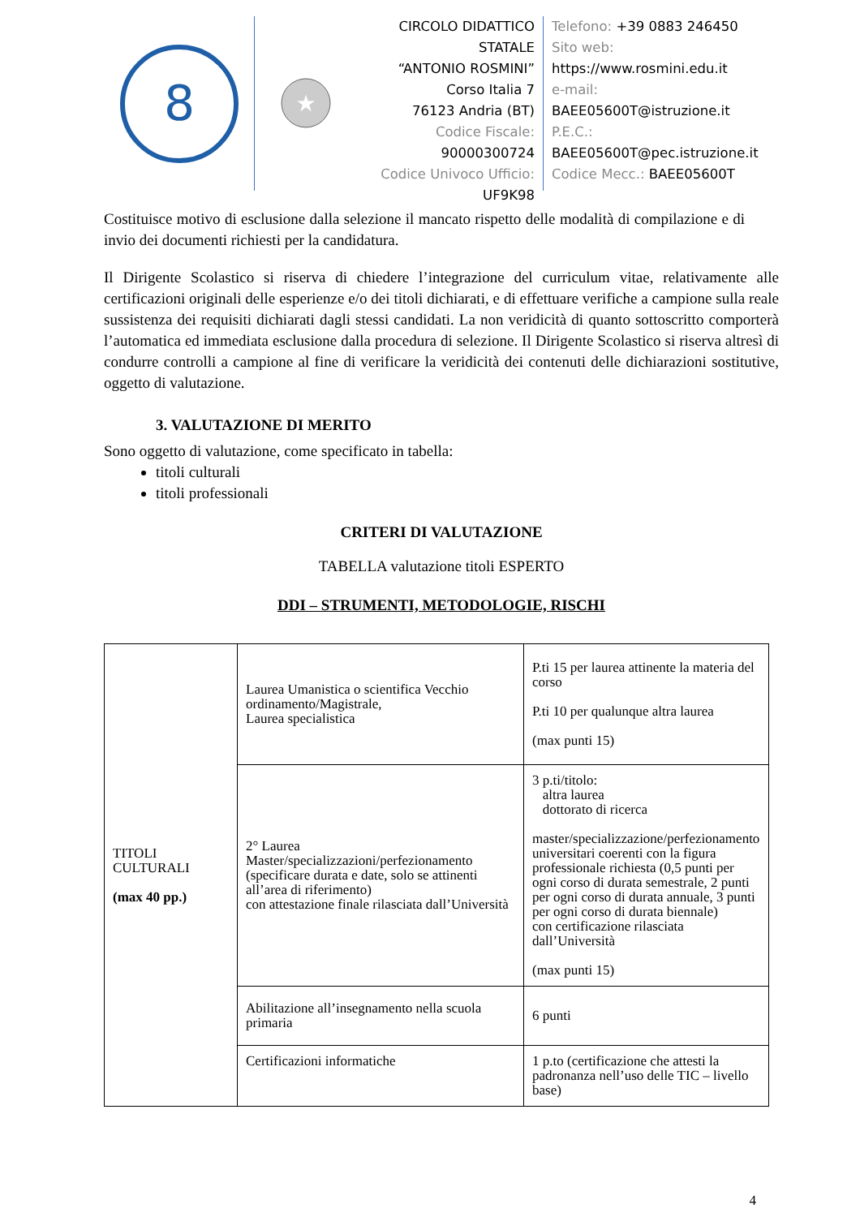8
★
CIRCOLO DIDATTICO STATALE
“ANTONIO ROSMINI”
Corso Italia 7
76123 Andria (BT)
Codice Fiscale: 90000300724
Codice Univoco Ufficio:
UF9K98
Telefono: +39 0883 246450
Sito web:
https://www.rosmini.edu.it
e-mail:
BAEE05600T@istruzione.it
P.E.C.:
BAEE05600T@pec.istruzione.it
Codice Mecc.: BAEE05600T
Costituisce motivo di esclusione dalla selezione il mancato rispetto delle modalità di compilazione e di invio dei documenti richiesti per la candidatura.
Il Dirigente Scolastico si riserva di chiedere l’integrazione del curriculum vitae, relativamente alle certificazioni originali delle esperienze e/o dei titoli dichiarati, e di effettuare verifiche a campione sulla reale sussistenza dei requisiti dichiarati dagli stessi candidati. La non veridicità di quanto sottoscritto comporterà l’automatica ed immediata esclusione dalla procedura di selezione. Il Dirigente Scolastico si riserva altresì di condurre controlli a campione al fine di verificare la veridicità dei contenuti delle dichiarazioni sostitutive, oggetto di valutazione.
3. VALUTAZIONE DI MERITO
Sono oggetto di valutazione, come specificato in tabella:
titoli culturali
titoli professionali
CRITERI DI VALUTAZIONE
TABELLA valutazione titoli ESPERTO
DDI – STRUMENTI, METODOLOGIE, RISCHI
| TITOLI CULTURALI (max 40 pp.) | Laurea Umanistica o scientifica Vecchio ordinamento/Magistrale, Laurea specialistica | P.ti 15 per laurea attinente la materia del corso P.ti 10 per qualunque altra laurea (max punti 15) |
| | 2° Laurea Master/specializzazioni/perfezionamento (specificare durata e date, solo se attinenti all’area di riferimento) con attestazione finale rilasciata dall’Università | 3 p.ti/titolo: altra laurea dottorato di ricerca master/specializzazione/perfezionamento universitari coerenti con la figura professionale richiesta (0,5 punti per ogni corso di durata semestrale, 2 punti per ogni corso di durata annuale, 3 punti per ogni corso di durata biennale) con certificazione rilasciata dall’Università (max punti 15) |
| | Abilitazione all’insegnamento nella scuola primaria | 6 punti |
| | Certificazioni informatiche | 1 p.to (certificazione che attesti la padronanza nell’uso delle TIC – livello base) |
4